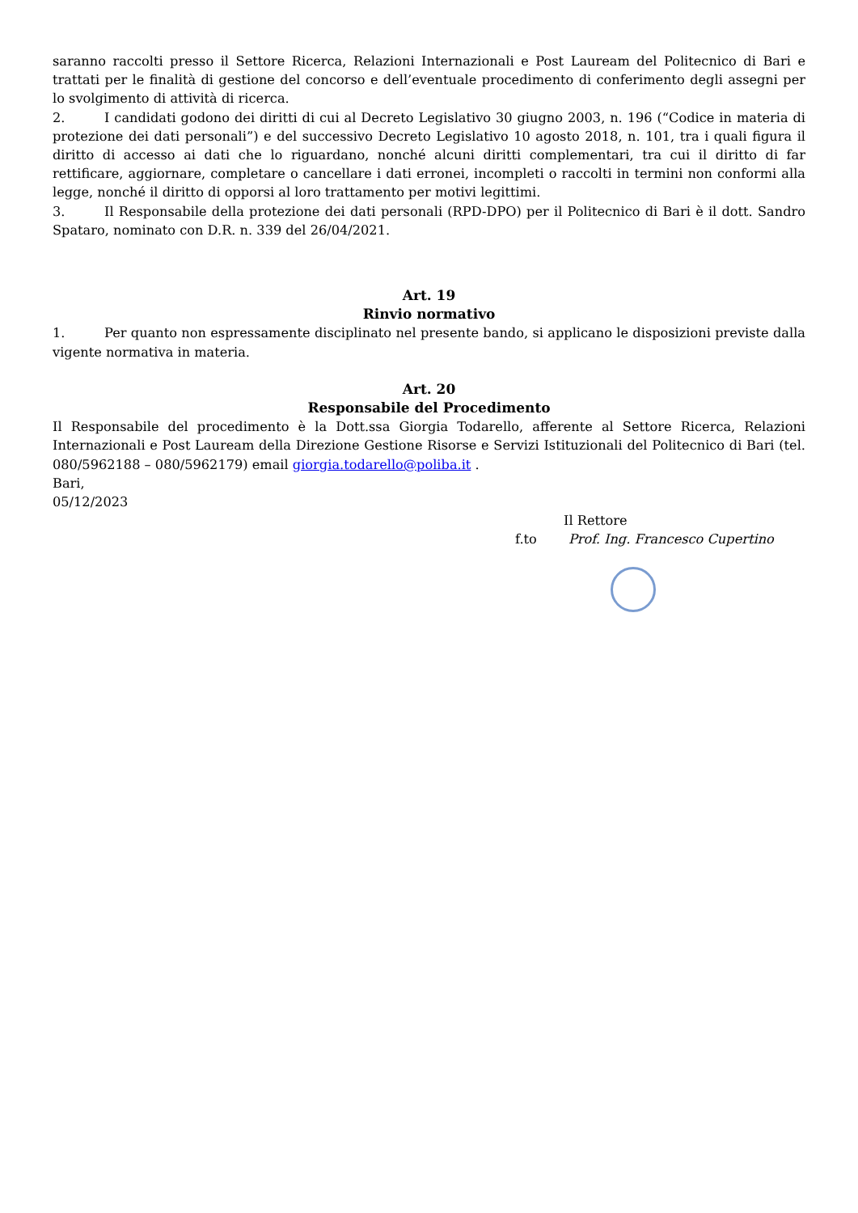saranno raccolti presso il Settore Ricerca, Relazioni Internazionali e Post Lauream del Politecnico di Bari e trattati per le finalità di gestione del concorso e dell’eventuale procedimento di conferimento degli assegni per lo svolgimento di attività di ricerca.
2. I candidati godono dei diritti di cui al Decreto Legislativo 30 giugno 2003, n. 196 (“Codice in materia di protezione dei dati personali”) e del successivo Decreto Legislativo 10 agosto 2018, n. 101, tra i quali figura il diritto di accesso ai dati che lo riguardano, nonché alcuni diritti complementari, tra cui il diritto di far rettificare, aggiornare, completare o cancellare i dati erronei, incompleti o raccolti in termini non conformi alla legge, nonché il diritto di opporsi al loro trattamento per motivi legittimi.
3. Il Responsabile della protezione dei dati personali (RPD-DPO) per il Politecnico di Bari è il dott. Sandro Spataro, nominato con D.R. n. 339 del 26/04/2021.
Art. 19
Rinvio normativo
1. Per quanto non espressamente disciplinato nel presente bando, si applicano le disposizioni previste dalla vigente normativa in materia.
Art. 20
Responsabile del Procedimento
Il Responsabile del procedimento è la Dott.ssa Giorgia Todarello, afferente al Settore Ricerca, Relazioni Internazionali e Post Lauream della Direzione Gestione Risorse e Servizi Istituzionali del Politecnico di Bari (tel. 080/5962188 – 080/5962179) email giorgia.todarello@poliba.it .
Bari,
05/12/2023
Il Rettore
f.to Prof. Ing. Francesco Cupertino